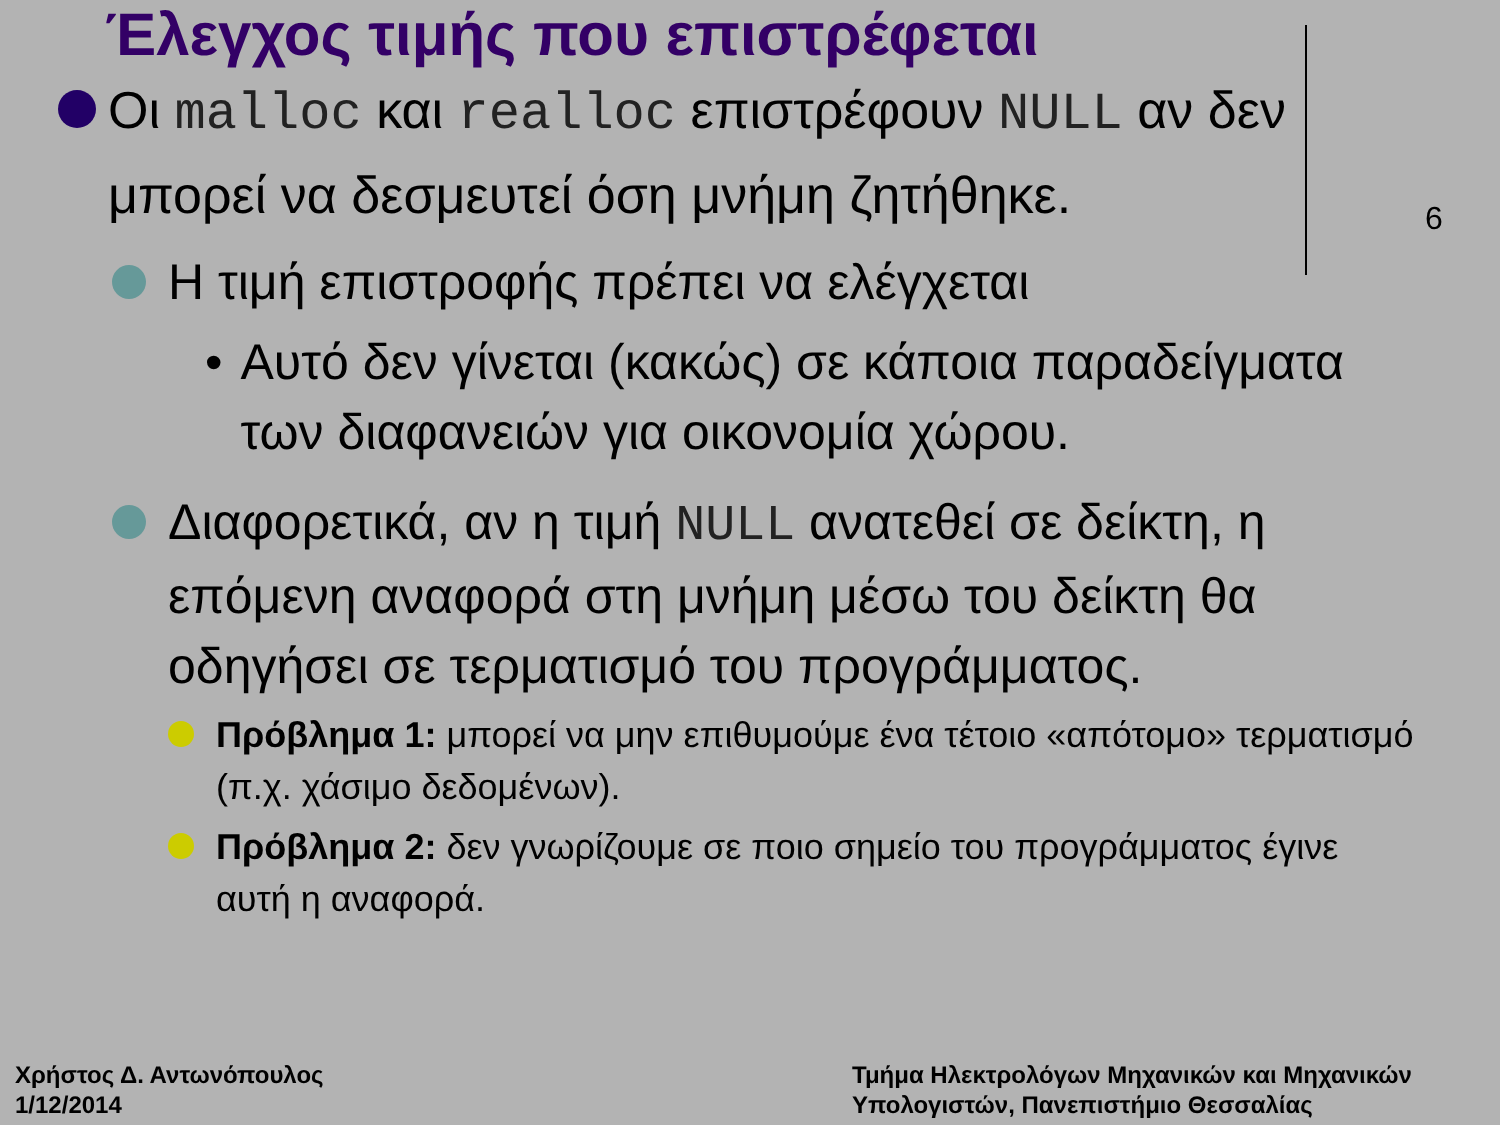Έλεγχος τιμής που επιστρέφεται
6
Οι malloc και realloc επιστρέφουν NULL αν δεν μπορεί να δεσμευτεί όση μνήμη ζητήθηκε.
Η τιμή επιστροφής πρέπει να ελέγχεται
• Αυτό δεν γίνεται (κακώς) σε κάποια παραδείγματα των διαφανειών για οικονομία χώρου.
Διαφορετικά, αν η τιμή NULL ανατεθεί σε δείκτη, η επόμενη αναφορά στη μνήμη μέσω του δείκτη θα οδηγήσει σε τερματισμό του προγράμματος.
Πρόβλημα 1: μπορεί να μην επιθυμούμε ένα τέτοιο «απότομο» τερματισμό (π.χ. χάσιμο δεδομένων).
Πρόβλημα 2: δεν γνωρίζουμε σε ποιο σημείο του προγράμματος έγινε αυτή η αναφορά.
Χρήστος Δ. Αντωνόπουλος
1/12/2014
Τμήμα Ηλεκτρολόγων Μηχανικών και Μηχανικών
Υπολογιστών, Πανεπιστήμιο Θεσσαλίας